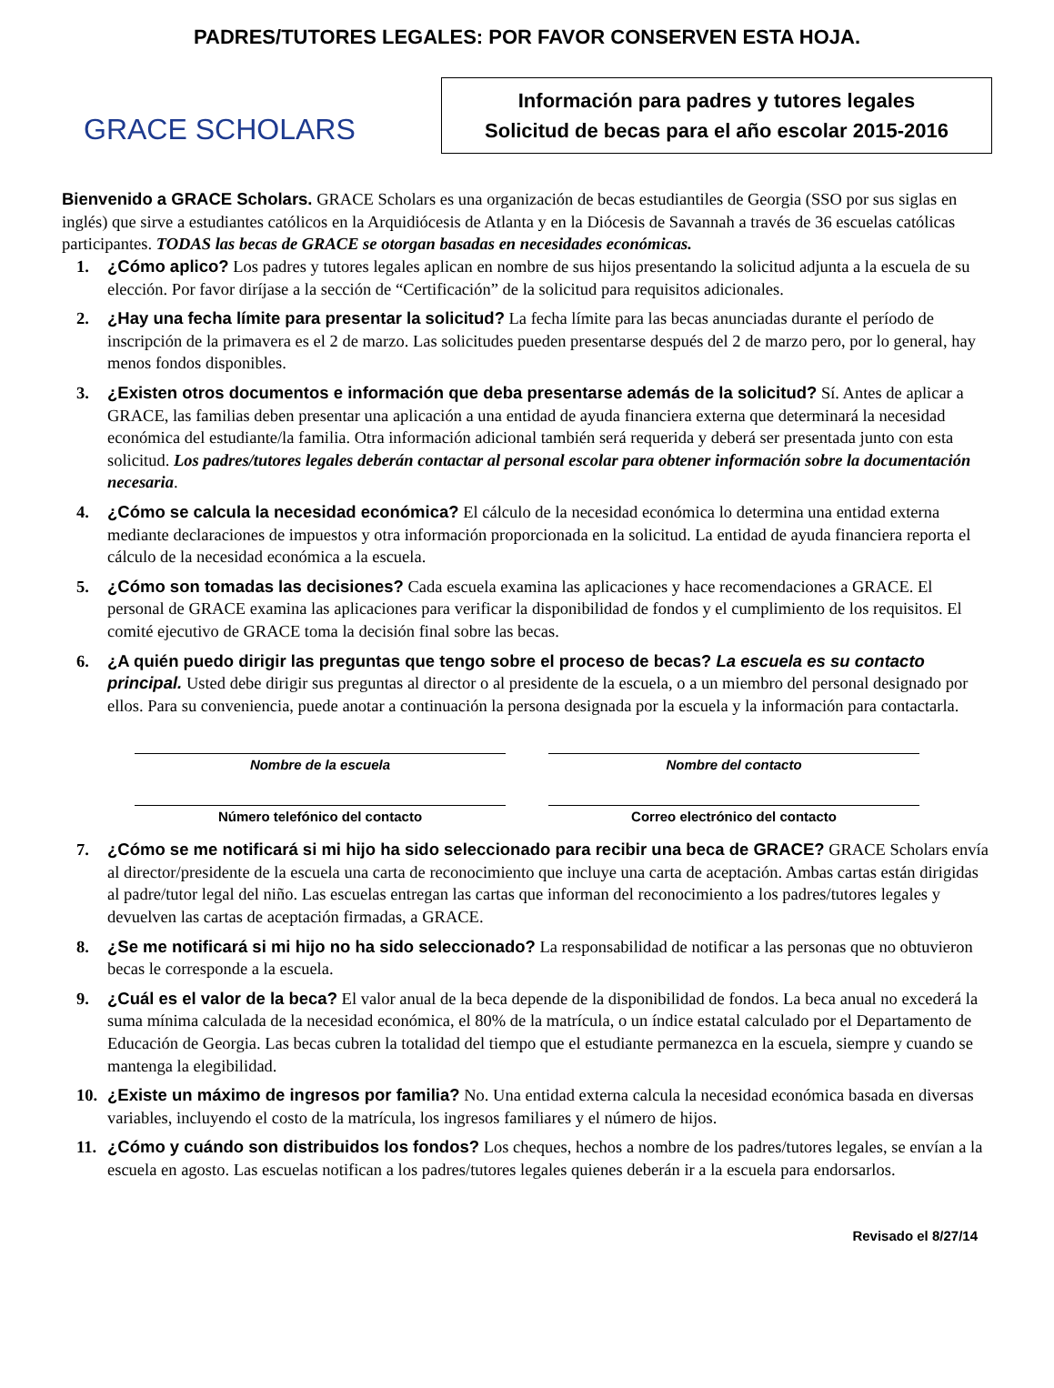PADRES/TUTORES LEGALES: POR FAVOR CONSERVEN ESTA HOJA.
GRACE SCHOLARS
Información para padres y tutores legales
Solicitud de becas para el año escolar 2015-2016
Bienvenido a GRACE Scholars. GRACE Scholars es una organización de becas estudiantiles de Georgia (SSO por sus siglas en inglés) que sirve a estudiantes católicos en la Arquidiócesis de Atlanta y en la Diócesis de Savannah a través de 36 escuelas católicas participantes. TODAS las becas de GRACE se otorgan basadas en necesidades económicas.
1. ¿Cómo aplico? Los padres y tutores legales aplican en nombre de sus hijos presentando la solicitud adjunta a la escuela de su elección. Por favor diríjase a la sección de “Certificación” de la solicitud para requisitos adicionales.
2. ¿Hay una fecha límite para presentar la solicitud? La fecha límite para las becas anunciadas durante el período de inscripción de la primavera es el 2 de marzo. Las solicitudes pueden presentarse después del 2 de marzo pero, por lo general, hay menos fondos disponibles.
3. ¿Existen otros documentos e información que deba presentarse además de la solicitud? Sí. Antes de aplicar a GRACE, las familias deben presentar una aplicación a una entidad de ayuda financiera externa que determinará la necesidad económica del estudiante/la familia. Otra información adicional también será requerida y deberá ser presentada junto con esta solicitud. Los padres/tutores legales deberán contactar al personal escolar para obtener información sobre la documentación necesaria.
4. ¿Cómo se calcula la necesidad económica? El cálculo de la necesidad económica lo determina una entidad externa mediante declaraciones de impuestos y otra información proporcionada en la solicitud. La entidad de ayuda financiera reporta el cálculo de la necesidad económica a la escuela.
5. ¿Cómo son tomadas las decisiones? Cada escuela examina las aplicaciones y hace recomendaciones a GRACE. El personal de GRACE examina las aplicaciones para verificar la disponibilidad de fondos y el cumplimiento de los requisitos. El comité ejecutivo de GRACE toma la decisión final sobre las becas.
6. ¿A quién puedo dirigir las preguntas que tengo sobre el proceso de becas? La escuela es su contacto principal. Usted debe dirigir sus preguntas al director o al presidente de la escuela, o a un miembro del personal designado por ellos. Para su conveniencia, puede anotar a continuación la persona designada por la escuela y la información para contactarla.
Nombre de la escuela
Nombre del contacto
Número telefónico del contacto
Correo electrónico del contacto
7. ¿Cómo se me notificará si mi hijo ha sido seleccionado para recibir una beca de GRACE? GRACE Scholars envía al director/presidente de la escuela una carta de reconocimiento que incluye una carta de aceptación. Ambas cartas están dirigidas al padre/tutor legal del niño. Las escuelas entregan las cartas que informan del reconocimiento a los padres/tutores legales y devuelven las cartas de aceptación firmadas, a GRACE.
8. ¿Se me notificará si mi hijo no ha sido seleccionado? La responsabilidad de notificar a las personas que no obtuvieron becas le corresponde a la escuela.
9. ¿Cuál es el valor de la beca? El valor anual de la beca depende de la disponibilidad de fondos. La beca anual no excederá la suma mínima calculada de la necesidad económica, el 80% de la matrícula, o un índice estatal calculado por el Departamento de Educación de Georgia. Las becas cubren la totalidad del tiempo que el estudiante permanezca en la escuela, siempre y cuando se mantenga la elegibilidad.
10. ¿Existe un máximo de ingresos por familia? No. Una entidad externa calcula la necesidad económica basada en diversas variables, incluyendo el costo de la matrícula, los ingresos familiares y el número de hijos.
11. ¿Cómo y cuándo son distribuidos los fondos? Los cheques, hechos a nombre de los padres/tutores legales, se envían a la escuela en agosto. Las escuelas notifican a los padres/tutores legales quienes deberán ir a la escuela para endorsarlos.
Revisado el 8/27/14